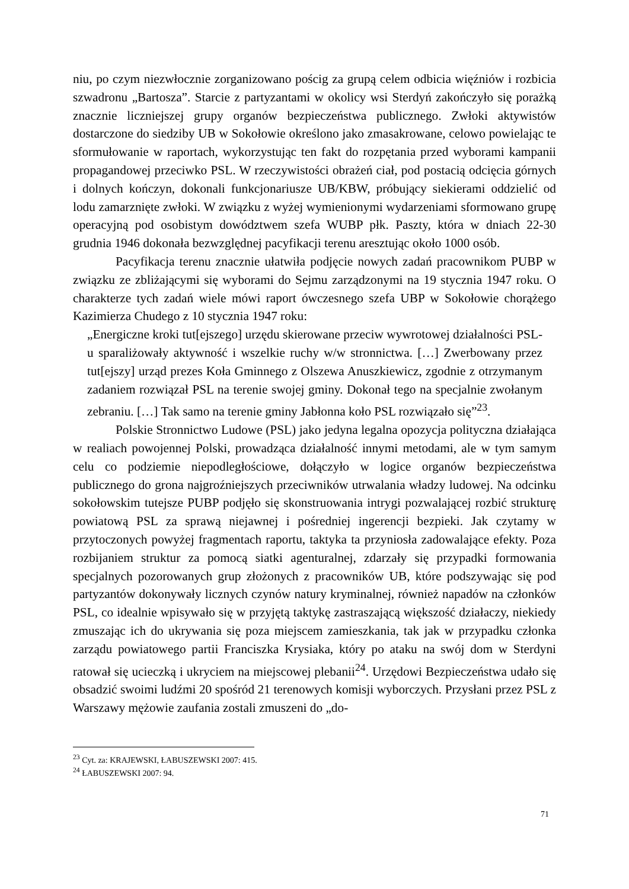niu, po czym niezwłocznie zorganizowano pościg za grupą celem odbicia więźniów i rozbicia szwadronu „Bartosza”. Starcie z partyzantami w okolicy wsi Sterdyń zakończyło się porażką znacznie liczniejszej grupy organów bezpieczeństwa publicznego. Zwłoki aktywistów dostarczone do siedziby UB w Sokołowie określono jako zmasakrowane, celowo powielając te sformułowanie w raportach, wykorzystując ten fakt do rozpętania przed wyborami kampanii propagandowej przeciwko PSL. W rzeczywistości obrażeń ciał, pod postacią odcięcia górnych i dolnych kończyn, dokonali funkcjonariusze UB/KBW, próbujący siekierami oddzielić od lodu zamarznięte zwłoki. W związku z wyżej wymienionymi wydarzeniami sformowano grupę operacyjną pod osobistym dowództwem szefa WUBP płk. Paszty, która w dniach 22-30 grudnia 1946 dokonała bezwzględnej pacyfikacji terenu aresztując około 1000 osób.
Pacyfikacja terenu znacznie ułatwiła podjęcie nowych zadań pracownikom PUBP w związku ze zbliżającymi się wyborami do Sejmu zarządzonymi na 19 stycznia 1947 roku. O charakterze tych zadań wiele mówi raport ówczesnego szefa UBP w Sokołowie chorążego Kazimierza Chudego z 10 stycznia 1947 roku:
„Energiczne kroki tut[ejszego] urzędu skierowane przeciw wywrotowej działalności PSL-u sparaliżowały aktywność i wszelkie ruchy w/w stronnictwa. […] Zwerbowany przez tut[ejszy] urząd prezes Koła Gminnego z Olszewa Anuszkiewicz, zgodnie z otrzymanym zadaniem rozwiązał PSL na terenie swojej gminy. Dokonał tego na specjalnie zwołanym zebraniu. […] Tak samo na terenie gminy Jabłonna koło PSL rozwiązało się”<sup>23</sup>.
Polskie Stronnictwo Ludowe (PSL) jako jedyna legalna opozycja polityczna działająca w realiach powojennej Polski, prowadząca działalność innymi metodami, ale w tym samym celu co podziemie niepodległościowe, dołączyło w logice organów bezpieczeństwa publicznego do grona najgroźniejszych przeciwników utrwalania władzy ludowej. Na odcinku sokołowskim tutejsze PUBP podjęło się skonstruowania intrygi pozwalającej rozbić strukturę powiatową PSL za sprawą niejawnej i pośredniej ingerencji bezpieki. Jak czytamy w przytoczonych powyżej fragmentach raportu, taktyka ta przyniosła zadowalające efekty. Poza rozbijaniem struktur za pomocą siatki agenturalnej, zdarzały się przypadki formowania specjalnych pozorowanych grup złożonych z pracowników UB, które podszywając się pod partyzantów dokonywały licznych czynów natury kryminalnej, również napadów na członków PSL, co idealnie wpisywało się w przyjętą taktykę zastraszającą większość działaczy, niekiedy zmuszając ich do ukrywania się poza miejscem zamieszkania, tak jak w przypadku członka zarządu powiatowego partii Franciszka Krysiaka, który po ataku na swój dom w Sterdyni ratował się ucieczką i ukryciem na miejscowej plebanii<sup>24</sup>. Urzędowi Bezpieczeństwa udało się obsadzić swoimi ludźmi 20 spośród 21 terenowych komisji wyborczych. Przysłani przez PSL z Warszawy mężowie zaufania zostali zmuszeni do „do-
<sup>23</sup> Cyt. za: KRAJEWSKI, ŁABUSZEWSKI 2007: 415.
<sup>24</sup> ŁABUSZEWSKI 2007: 94.
71